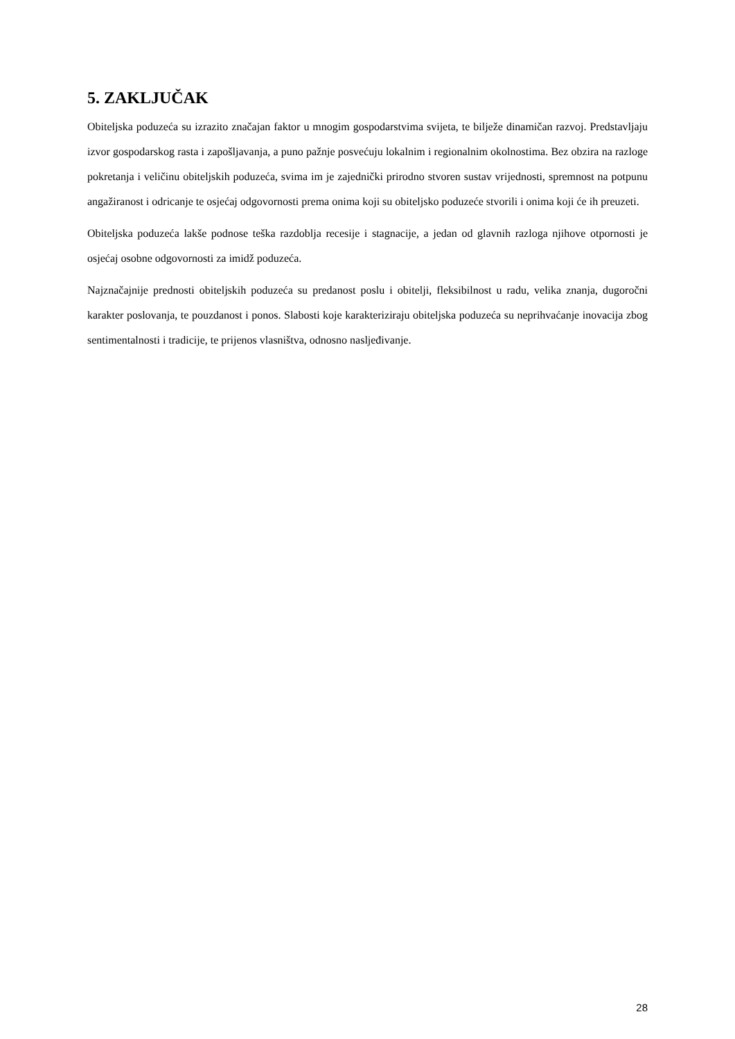5. ZAKLJUČAK
Obiteljska poduzeća su izrazito značajan faktor u mnogim gospodarstvima svijeta, te bilježe dinamičan razvoj. Predstavljaju izvor gospodarskog rasta i zapošljavanja, a puno pažnje posvećuju lokalnim i regionalnim okolnostima. Bez obzira na razloge pokretanja i veličinu obiteljskih poduzeća, svima im je zajednički prirodno stvoren sustav vrijednosti, spremnost na potpunu angažiranost i odricanje te osjećaj odgovornosti prema onima koji su obiteljsko poduzeće stvorili i onima koji će ih preuzeti.
Obiteljska poduzeća lakše podnose teška razdoblja recesije i stagnacije, a jedan od glavnih razloga njihove otpornosti je osjećaj osobne odgovornosti za imidž poduzeća.
Najznačajnije prednosti obiteljskih poduzeća su predanost poslu i obitelji, fleksibilnost u radu, velika znanja, dugoročni karakter poslovanja, te pouzdanost i ponos. Slabosti koje karakteriziraju obiteljska poduzeća su neprihvaćanje inovacija zbog sentimentalnosti i tradicije, te prijenos vlasništva, odnosno nasljeđivanje.
28